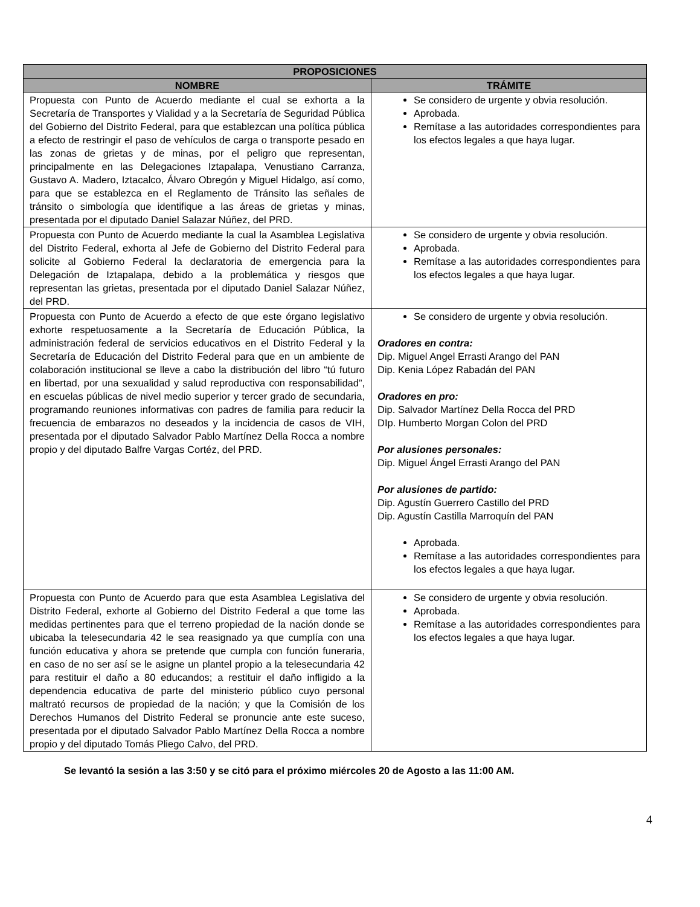| PROPOSICIONES | |
| --- | --- |
| NOMBRE | TRÁMITE |
| Propuesta con Punto de Acuerdo mediante el cual se exhorta a la Secretaría de Transportes y Vialidad y a la Secretaría de Seguridad Pública del Gobierno del Distrito Federal, para que establezcan una política pública a efecto de restringir el paso de vehículos de carga o transporte pesado en las zonas de grietas y de minas, por el peligro que representan, principalmente en las Delegaciones Iztapalapa, Venustiano Carranza, Gustavo A. Madero, Iztacalco, Álvaro Obregón y Miguel Hidalgo, así como, para que se establezca en el Reglamento de Tránsito las señales de tránsito o simbología que identifique a las áreas de grietas y minas, presentada por el diputado Daniel Salazar Núñez, del PRD. | Se considero de urgente y obvia resolución. Aprobada. Remítase a las autoridades correspondientes para los efectos legales a que haya lugar. |
| Propuesta con Punto de Acuerdo mediante la cual la Asamblea Legislativa del Distrito Federal, exhorta al Jefe de Gobierno del Distrito Federal para solicite al Gobierno Federal la declaratoria de emergencia para la Delegación de Iztapalapa, debido a la problemática y riesgos que representan las grietas, presentada por el diputado Daniel Salazar Núñez, del PRD. | Se considero de urgente y obvia resolución. Aprobada. Remítase a las autoridades correspondientes para los efectos legales a que haya lugar. |
| Propuesta con Punto de Acuerdo a efecto de que este órgano legislativo exhorte respetuosamente a la Secretaría de Educación Pública, la administración federal de servicios educativos en el Distrito Federal y la Secretaría de Educación del Distrito Federal para que en un ambiente de colaboración institucional se lleve a cabo la distribución del libro “tú futuro en libertad, por una sexualidad y salud reproductiva con responsabilidad”, en escuelas públicas de nivel medio superior y tercer grado de secundaria, programando reuniones informativas con padres de familia para reducir la frecuencia de embarazos no deseados y la incidencia de casos de VIH, presentada por el diputado Salvador Pablo Martínez Della Rocca a nombre propio y del diputado Balfre Vargas Cortéz, del PRD. | Se considero de urgente y obvia resolución. Oradores en contra: Dip. Miguel Angel Errasti Arango del PAN Dip. Kenia López Rabadán del PAN Oradores en pro: Dip. Salvador Martínez Della Rocca del PRD DIp. Humberto Morgan Colon del PRD Por alusiones personales: Dip. Miguel Ángel Errasti Arango del PAN Por alusiones de partido: Dip. Agustín Guerrero Castillo del PRD Dip. Agustín Castilla Marroquín del PAN Aprobada. Remítase a las autoridades correspondientes para los efectos legales a que haya lugar. |
| Propuesta con Punto de Acuerdo para que esta Asamblea Legislativa del Distrito Federal, exhorte al Gobierno del Distrito Federal a que tome las medidas pertinentes para que el terreno propiedad de la nación donde se ubicaba la telesecundaria 42 le sea reasignado ya que cumplía con una función educativa y ahora se pretende que cumpla con función funeraria, en caso de no ser así se le asigne un plantel propio a la telesecundaria 42 para restituir el daño a 80 educandos; a restituir el daño infligido a la dependencia educativa de parte del ministerio público cuyo personal maltrató recursos de propiedad de la nación; y que la Comisión de los Derechos Humanos del Distrito Federal se pronuncie ante este suceso, presentada por el diputado Salvador Pablo Martínez Della Rocca a nombre propio y del diputado Tomás Pliego Calvo, del PRD. | Se considero de urgente y obvia resolución. Aprobada. Remítase a las autoridades correspondientes para los efectos legales a que haya lugar. |
Se levantó la sesión a las 3:50 y se citó para el próximo miércoles 20 de Agosto a las 11:00 AM.
4